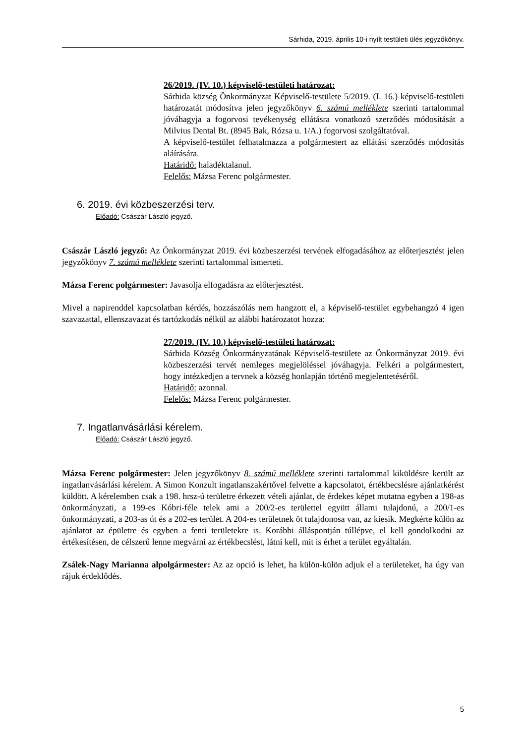Sárhida, 2019. április 10-i nyílt testületi ülés jegyzőkönyv.
26/2019. (IV. 10.) képviselő-testületi határozat:
Sárhida község Önkormányzat Képviselő-testülete 5/2019. (I. 16.) képviselő-testületi határozatát módosítva jelen jegyzőkönyv 6. számú melléklete szerinti tartalommal jóváhagyja a fogorvosi tevékenység ellátásra vonatkozó szerződés módosítását a Milvius Dental Bt. (8945 Bak, Rózsa u. 1/A.) fogorvosi szolgáltatóval.
A képviselő-testület felhatalmazza a polgármestert az ellátási szerződés módosítás aláírására.
Határidő: haladéktalanul.
Felelős: Mázsa Ferenc polgármester.
6. 2019. évi közbeszerzési terv.
Előadó: Császár László jegyző.
Császár László jegyző: Az Önkormányzat 2019. évi közbeszerzési tervének elfogadásához az előterjesztést jelen jegyzőkönyv 7. számú melléklete szerinti tartalommal ismerteti.
Mázsa Ferenc polgármester: Javasolja elfogadásra az előterjesztést.
Mivel a napirenddel kapcsolatban kérdés, hozzászólás nem hangzott el, a képviselő-testület egybehangzó 4 igen szavazattal, ellenszavazat és tartózkodás nélkül az alábbi határozatot hozza:
27/2019. (IV. 10.) képviselő-testületi határozat:
Sárhida Község Önkormányzatának Képviselő-testülete az Önkormányzat 2019. évi közbeszerzési tervét nemleges megjelöléssel jóváhagyja. Felkéri a polgármestert, hogy intézkedjen a tervnek a község honlapján történő megjelentetéséről.
Határidő: azonnal.
Felelős: Mázsa Ferenc polgármester.
7. Ingatlanvásárlási kérelem.
Előadó: Császár László jegyző.
Mázsa Ferenc polgármester: Jelen jegyzőkönyv 8. számú melléklete szerinti tartalommal kiküldésre került az ingatlanvásárlási kérelem. A Simon Konzult ingatlanszakértővel felvette a kapcsolatot, értékbecslésre ajánlatkérést küldött. A kérelemben csak a 198. hrsz-ú területre érkezett vételi ajánlat, de érdekes képet mutatna egyben a 198-as önkormányzati, a 199-es Kóbri-féle telek ami a 200/2-es területtel együtt állami tulajdonú, a 200/1-es önkormányzati, a 203-as út és a 202-es terület. A 204-es területnek öt tulajdonosa van, az kiesik. Megkérte külön az ajánlatot az épületre és egyben a fenti területekre is. Korábbi álláspontján túllépve, el kell gondolkodni az értékesítésen, de célszerű lenne megvárni az értékbecslést, látni kell, mit is érhet a terület egyáltalán.
Zsálek-Nagy Marianna alpolgármester: Az az opció is lehet, ha külön-külön adjuk el a területeket, ha úgy van rájuk érdeklődés.
5